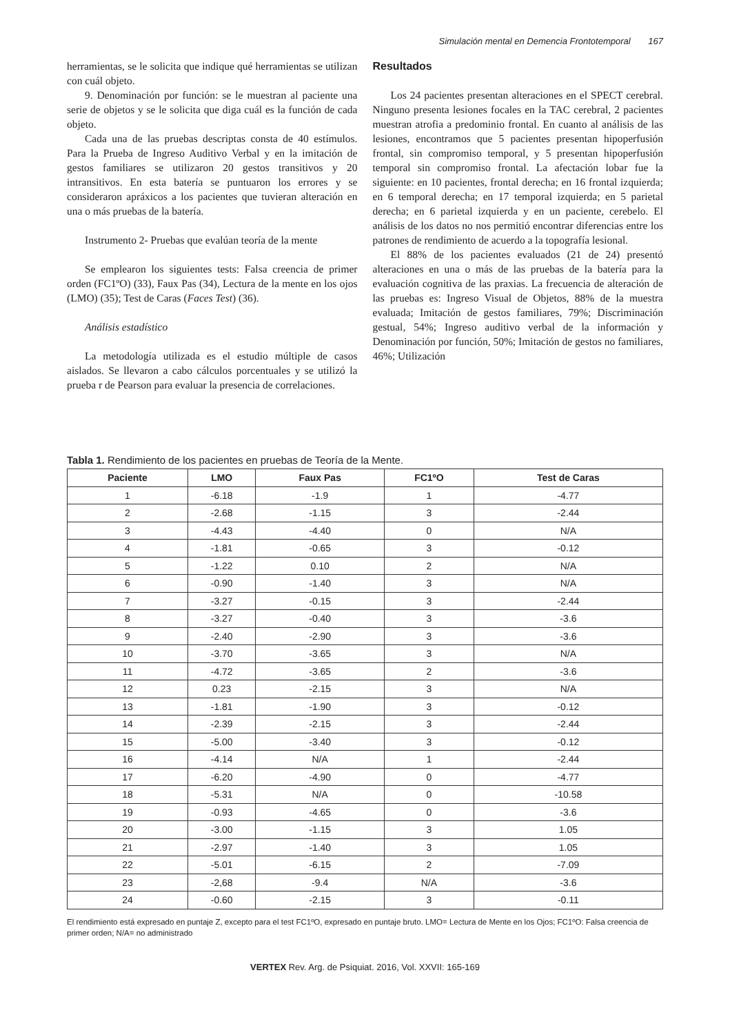Simulación mental en Demencia Frontotemporal 167
herramientas, se le solicita que indique qué herramientas se utilizan con cuál objeto.
9. Denominación por función: se le muestran al paciente una serie de objetos y se le solicita que diga cuál es la función de cada objeto.
Cada una de las pruebas descriptas consta de 40 estímulos. Para la Prueba de Ingreso Auditivo Verbal y en la imitación de gestos familiares se utilizaron 20 gestos transitivos y 20 intransitivos. En esta batería se puntuaron los errores y se consideraron apráxicos a los pacientes que tuvieran alteración en una o más pruebas de la batería.
Instrumento 2- Pruebas que evalúan teoría de la mente
Se emplearon los siguientes tests: Falsa creencia de primer orden (FC1ºO) (33), Faux Pas (34), Lectura de la mente en los ojos (LMO) (35); Test de Caras (Faces Test) (36).
Análisis estadístico
La metodología utilizada es el estudio múltiple de casos aislados. Se llevaron a cabo cálculos porcentuales y se utilizó la prueba r de Pearson para evaluar la presencia de correlaciones.
Resultados
Los 24 pacientes presentan alteraciones en el SPECT cerebral. Ninguno presenta lesiones focales en la TAC cerebral, 2 pacientes muestran atrofia a predominio frontal. En cuanto al análisis de las lesiones, encontramos que 5 pacientes presentan hipoperfusión frontal, sin compromiso temporal, y 5 presentan hipoperfusión temporal sin compromiso frontal. La afectación lobar fue la siguiente: en 10 pacientes, frontal derecha; en 16 frontal izquierda; en 6 temporal derecha; en 17 temporal izquierda; en 5 parietal derecha; en 6 parietal izquierda y en un paciente, cerebelo. El análisis de los datos no nos permitió encontrar diferencias entre los patrones de rendimiento de acuerdo a la topografía lesional.
El 88% de los pacientes evaluados (21 de 24) presentó alteraciones en una o más de las pruebas de la batería para la evaluación cognitiva de las praxias. La frecuencia de alteración de las pruebas es: Ingreso Visual de Objetos, 88% de la muestra evaluada; Imitación de gestos familiares, 79%; Discriminación gestual, 54%; Ingreso auditivo verbal de la información y Denominación por función, 50%; Imitación de gestos no familiares, 46%; Utilización
Tabla 1. Rendimiento de los pacientes en pruebas de Teoría de la Mente.
| Paciente | LMO | Faux Pas | FC1ºO | Test de Caras |
| --- | --- | --- | --- | --- |
| 1 | -6.18 | -1.9 | 1 | -4.77 |
| 2 | -2.68 | -1.15 | 3 | -2.44 |
| 3 | -4.43 | -4.40 | 0 | N/A |
| 4 | -1.81 | -0.65 | 3 | -0.12 |
| 5 | -1.22 | 0.10 | 2 | N/A |
| 6 | -0.90 | -1.40 | 3 | N/A |
| 7 | -3.27 | -0.15 | 3 | -2.44 |
| 8 | -3.27 | -0.40 | 3 | -3.6 |
| 9 | -2.40 | -2.90 | 3 | -3.6 |
| 10 | -3.70 | -3.65 | 3 | N/A |
| 11 | -4.72 | -3.65 | 2 | -3.6 |
| 12 | 0.23 | -2.15 | 3 | N/A |
| 13 | -1.81 | -1.90 | 3 | -0.12 |
| 14 | -2.39 | -2.15 | 3 | -2.44 |
| 15 | -5.00 | -3.40 | 3 | -0.12 |
| 16 | -4.14 | N/A | 1 | -2.44 |
| 17 | -6.20 | -4.90 | 0 | -4.77 |
| 18 | -5.31 | N/A | 0 | -10.58 |
| 19 | -0.93 | -4.65 | 0 | -3.6 |
| 20 | -3.00 | -1.15 | 3 | 1.05 |
| 21 | -2.97 | -1.40 | 3 | 1.05 |
| 22 | -5.01 | -6.15 | 2 | -7.09 |
| 23 | -2,68 | -9.4 | N/A | -3.6 |
| 24 | -0.60 | -2.15 | 3 | -0.11 |
El rendimiento está expresado en puntaje Z, excepto para el test FC1ºO, expresado en puntaje bruto. LMO= Lectura de Mente en los Ojos; FC1ºO: Falsa creencia de primer orden; N/A= no administrado
VERTEX Rev. Arg. de Psiquiat. 2016, Vol. XXVII: 165-169